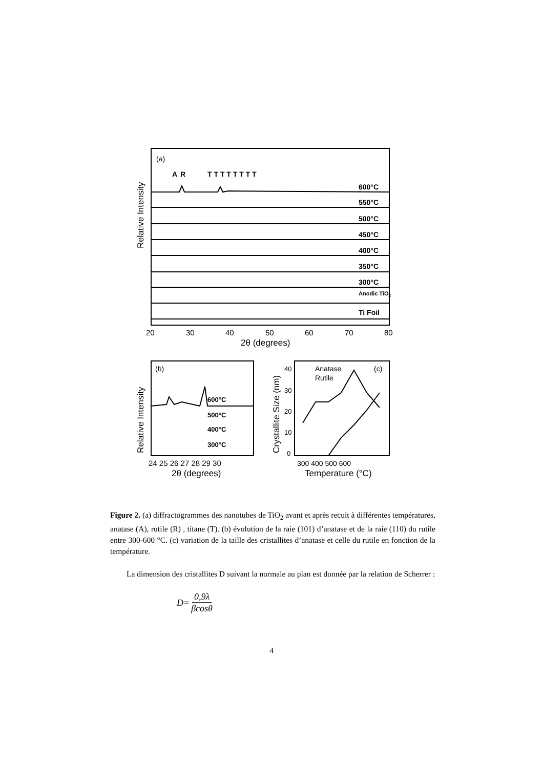(a)
A
R
T T T T T T T T
600°C
550°C
500°C
450°C
400°C
350°C
300°C
Anodic TiO2
Ti Foil
Relative Intensity
20
30
40
50
60
70
80
2θ (degrees)
(b)
600°C
500°C
400°C
300°C
Relative Intensity
24 25 26 27 28 29 30
2θ (degrees)
Crystallite Size (nm)
40
30
20
10
0
Anatase
Rutile
(c)
300 400 500 600
Temperature (°C)
Figure 2. (a) diffractogrammes des nanotubes de TiO<sub>2</sub> avant et après recuit à différentes températures, anatase (A), rutile (R) , titane (T). (b) évolution de la raie (101) d’anatase et de la raie (110) du rutile entre 300-600 °C. (c) variation de la taille des cristallites d’anatase et celle du rutile en fonction de la température.
La dimension des cristallites D suivant la normale au plan est donnée par la relation de Scherrer :
D= 0,9λ βcosθ
4